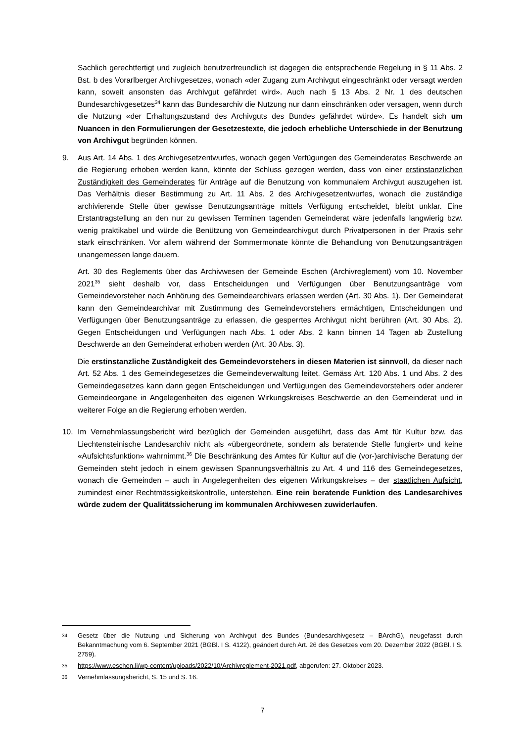Sachlich gerechtfertigt und zugleich benutzerfreundlich ist dagegen die entsprechende Regelung in § 11 Abs. 2 Bst. b des Vorarlberger Archivgesetzes, wonach «der Zugang zum Archivgut eingeschränkt oder versagt werden kann, soweit ansonsten das Archivgut gefährdet wird». Auch nach § 13 Abs. 2 Nr. 1 des deutschen Bundesarchivgesetzes<sup>34</sup> kann das Bundesarchiv die Nutzung nur dann einschränken oder versagen, wenn durch die Nutzung «der Erhaltungszustand des Archivguts des Bundes gefährdet würde». Es handelt sich um Nuancen in den Formulierungen der Gesetzestexte, die jedoch erhebliche Unterschiede in der Benutzung von Archivgut begründen können.
9. Aus Art. 14 Abs. 1 des Archivgesetzentwurfes, wonach gegen Verfügungen des Gemeinderates Beschwerde an die Regierung erhoben werden kann, könnte der Schluss gezogen werden, dass von einer erstinstanzlichen Zuständigkeit des Gemeinderates für Anträge auf die Benutzung von kommunalem Archivgut auszugehen ist. Das Verhältnis dieser Bestimmung zu Art. 11 Abs. 2 des Archivgesetzentwurfes, wonach die zuständige archivierende Stelle über gewisse Benutzungsanträge mittels Verfügung entscheidet, bleibt unklar. Eine Erstantragstellung an den nur zu gewissen Terminen tagenden Gemeinderat wäre jedenfalls langwierig bzw. wenig praktikabel und würde die Benützung von Gemeindearchivgut durch Privatpersonen in der Praxis sehr stark einschränken. Vor allem während der Sommermonate könnte die Behandlung von Benutzungsanträgen unangemessen lange dauern.
Art. 30 des Reglements über das Archivwesen der Gemeinde Eschen (Archivreglement) vom 10. November 2021<sup>35</sup> sieht deshalb vor, dass Entscheidungen und Verfügungen über Benutzungsanträge vom Gemeindevorsteher nach Anhörung des Gemeindearchivars erlassen werden (Art. 30 Abs. 1). Der Gemeinderat kann den Gemeindearchivar mit Zustimmung des Gemeindevorstehers ermächtigen, Entscheidungen und Verfügungen über Benutzungsanträge zu erlassen, die gesperrtes Archivgut nicht berühren (Art. 30 Abs. 2). Gegen Entscheidungen und Verfügungen nach Abs. 1 oder Abs. 2 kann binnen 14 Tagen ab Zustellung Beschwerde an den Gemeinderat erhoben werden (Art. 30 Abs. 3).
Die erstinstanzliche Zuständigkeit des Gemeindevorstehers in diesen Materien ist sinnvoll, da dieser nach Art. 52 Abs. 1 des Gemeindegesetzes die Gemeindeverwaltung leitet. Gemäss Art. 120 Abs. 1 und Abs. 2 des Gemeindegesetzes kann dann gegen Entscheidungen und Verfügungen des Gemeindevorstehers oder anderer Gemeindeorgane in Angelegenheiten des eigenen Wirkungskreises Beschwerde an den Gemeinderat und in weiterer Folge an die Regierung erhoben werden.
10. Im Vernehmlassungsbericht wird bezüglich der Gemeinden ausgeführt, dass das Amt für Kultur bzw. das Liechtensteinische Landesarchiv nicht als «übergeordnete, sondern als beratende Stelle fungiert» und keine «Aufsichtsfunktion» wahrnimmt.<sup>36</sup> Die Beschränkung des Amtes für Kultur auf die (vor-)archivische Beratung der Gemeinden steht jedoch in einem gewissen Spannungsverhältnis zu Art. 4 und 116 des Gemeindegesetzes, wonach die Gemeinden – auch in Angelegenheiten des eigenen Wirkungskreises – der staatlichen Aufsicht, zumindest einer Rechtmässigkeitskontrolle, unterstehen. Eine rein beratende Funktion des Landesarchives würde zudem der Qualitätssicherung im kommunalen Archivwesen zuwiderlaufen.
34 Gesetz über die Nutzung und Sicherung von Archivgut des Bundes (Bundesarchivgesetz – BArchG), neugefasst durch Bekanntmachung vom 6. September 2021 (BGBl. I S. 4122), geändert durch Art. 26 des Gesetzes vom 20. Dezember 2022 (BGBl. I S. 2759).
35 https://www.eschen.li/wp-content/uploads/2022/10/Archivreglement-2021.pdf, abgerufen: 27. Oktober 2023.
36 Vernehmlassungsbericht, S. 15 und S. 16.
7